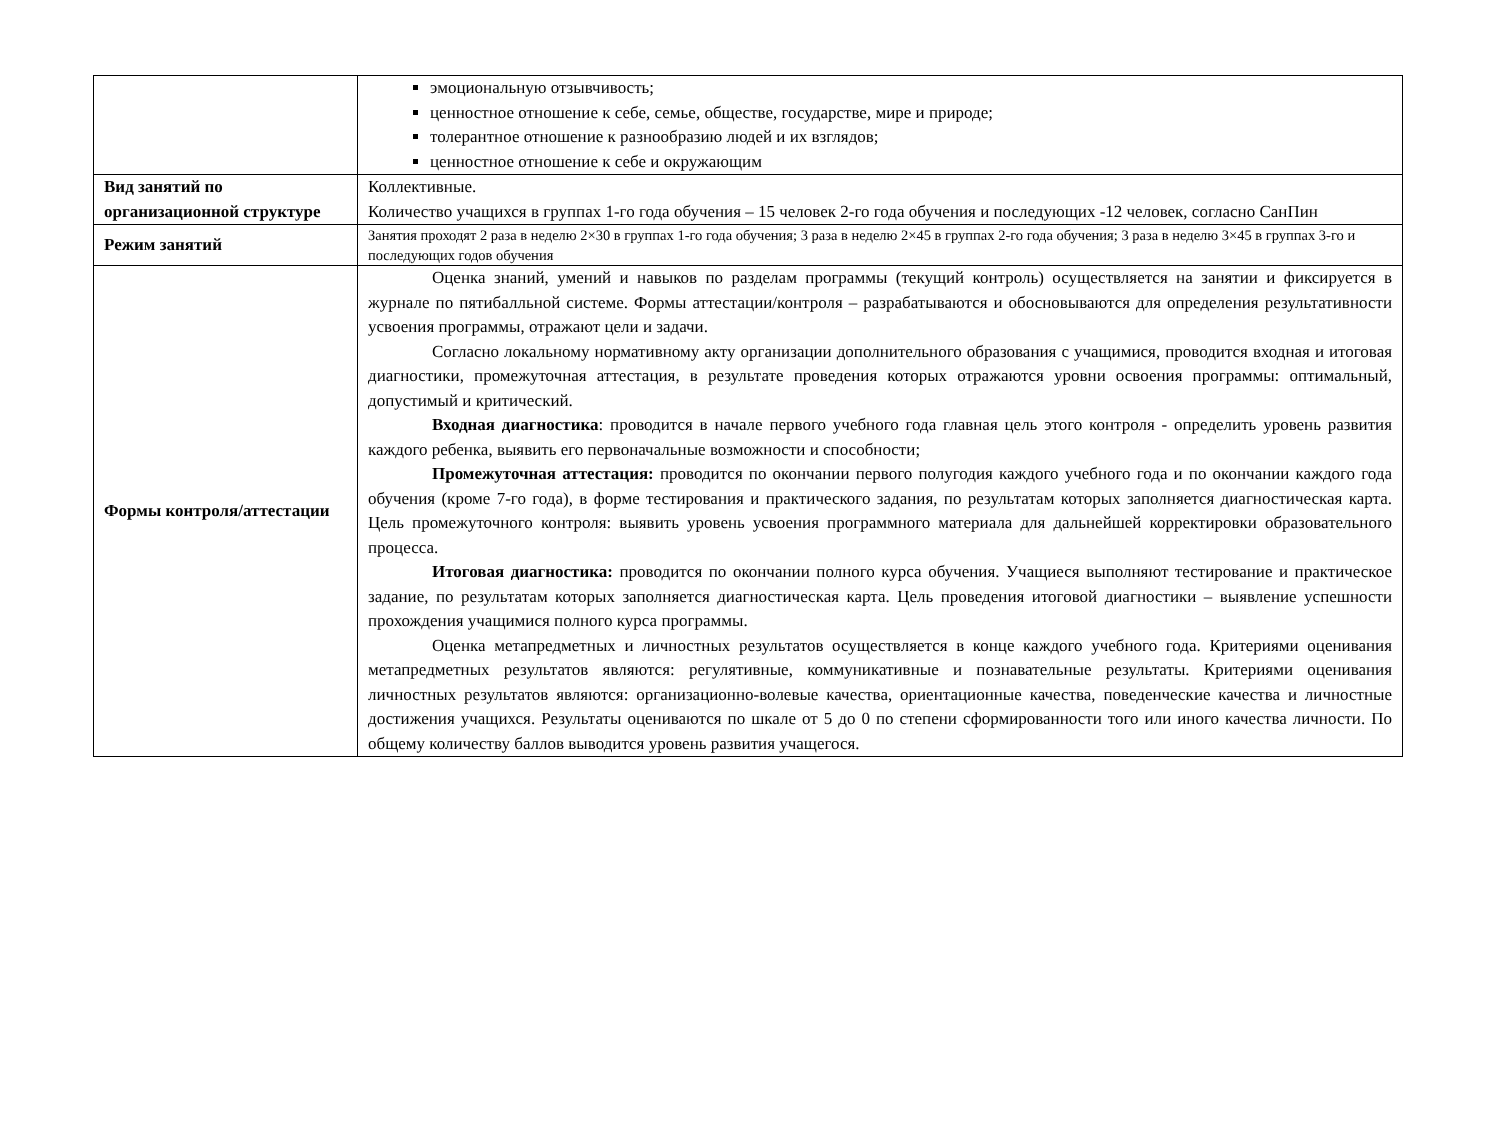| | эмоциональную отзывчивость; ценностное отношение к себе, семье, обществе, государстве, мире и природе; толерантное отношение к разнообразию людей и их взглядов; ценностное отношение к себе и окружающим |
| Вид занятий по организационной структуре | Коллективные. Количество учащихся в группах 1-го года обучения – 15 человек 2-го года обучения и последующих -12 человек, согласно СанПин |
| Режим занятий | Занятия проходят 2 раза в неделю 2×30 в группах 1-го года обучения; 3 раза в неделю 2×45 в группах 2-го года обучения; 3 раза в неделю 3×45 в группах 3-го и последующих годов обучения |
| Формы контроля/аттестации | Оценка знаний, умений и навыков по разделам программы (текущий контроль) осуществляется на занятии и фиксируется в журнале по пятибалльной системе. Формы аттестации/контроля – разрабатываются и обосновываются для определения результативности усвоения программы, отражают цели и задачи. Согласно локальному нормативному акту организации дополнительного образования с учащимися, проводится входная и итоговая диагностики, промежуточная аттестация, в результате проведения которых отражаются уровни освоения программы: оптимальный, допустимый и критический. Входная диагностика : проводится в начале первого учебного года главная цель этого контроля - определить уровень развития каждого ребенка, выявить его первоначальные возможности и способности; Промежуточная аттестация: проводится по окончании первого полугодия каждого учебного года и по окончании каждого года обучения (кроме 7-го года), в форме тестирования и практического задания, по результатам которых заполняется диагностическая карта. Цель промежуточного контроля: выявить уровень усвоения программного материала для дальнейшей корректировки образовательного процесса. Итоговая диагностика: проводится по окончании полного курса обучения. Учащиеся выполняют тестирование и практическое задание, по результатам которых заполняется диагностическая карта. Цель проведения итоговой диагностики – выявление успешности прохождения учащимися полного курса программы. Оценка метапредметных и личностных результатов осуществляется в конце каждого учебного года. Критериями оценивания метапредметных результатов являются: регулятивные, коммуникативные и познавательные результаты. Критериями оценивания личностных результатов являются: организационно-волевые качества, ориентационные качества, поведенческие качества и личностные достижения учащихся. Результаты оцениваются по шкале от 5 до 0 по степени сформированности того или иного качества личности. По общему количеству баллов выводится уровень развития учащегося. |